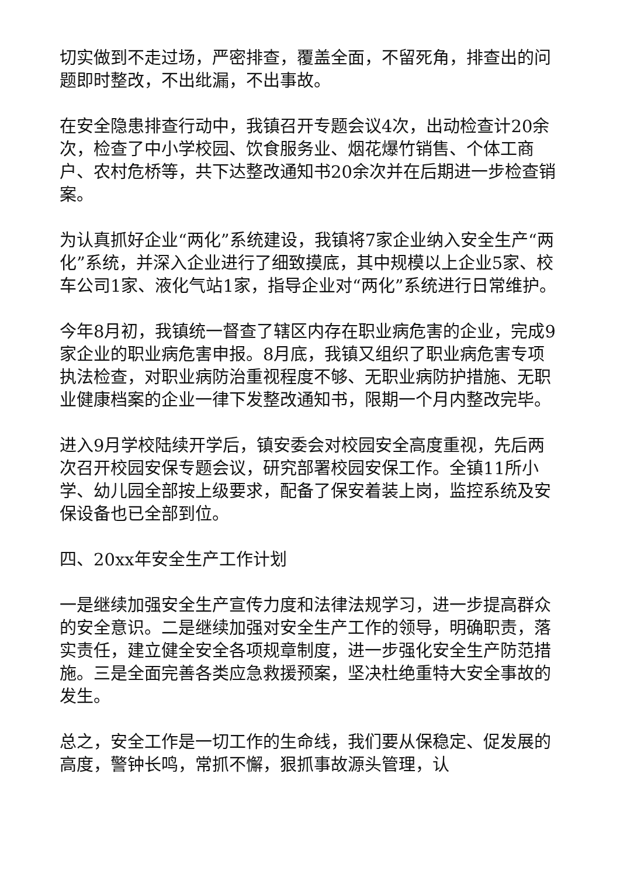切实做到不走过场，严密排查，覆盖全面，不留死角，排查出的问题即时整改，不出纰漏，不出事故。
在安全隐患排查行动中，我镇召开专题会议4次，出动检查计20余次，检查了中小学校园、饮食服务业、烟花爆竹销售、个体工商户、农村危桥等，共下达整改通知书20余次并在后期进一步检查销案。
为认真抓好企业“两化”系统建设，我镇将7家企业纳入安全生产“两化”系统，并深入企业进行了细致摸底，其中规模以上企业5家、校车公司1家、液化气站1家，指导企业对“两化”系统进行日常维护。
今年8月初，我镇统一督查了辖区内存在职业病危害的企业，完成9家企业的职业病危害申报。8月底，我镇又组织了职业病危害专项执法检查，对职业病防治重视程度不够、无职业病防护措施、无职业健康档案的企业一律下发整改通知书，限期一个月内整改完毕。
进入9月学校陆续开学后，镇安委会对校园安全高度重视，先后两次召开校园安保专题会议，研究部署校园安保工作。全镇11所小学、幼儿园全部按上级要求，配备了保安着装上岗，监控系统及安保设备也已全部到位。
四、20xx年安全生产工作计划
一是继续加强安全生产宣传力度和法律法规学习，进一步提高群众的安全意识。二是继续加强对安全生产工作的领导，明确职责，落实责任，建立健全安全各项规章制度，进一步强化安全生产防范措施。三是全面完善各类应急救援预案，坚决杜绝重特大安全事故的发生。
总之，安全工作是一切工作的生命线，我们要从保稳定、促发展的高度，警钟长鸣，常抓不懈，狠抓事故源头管理，认